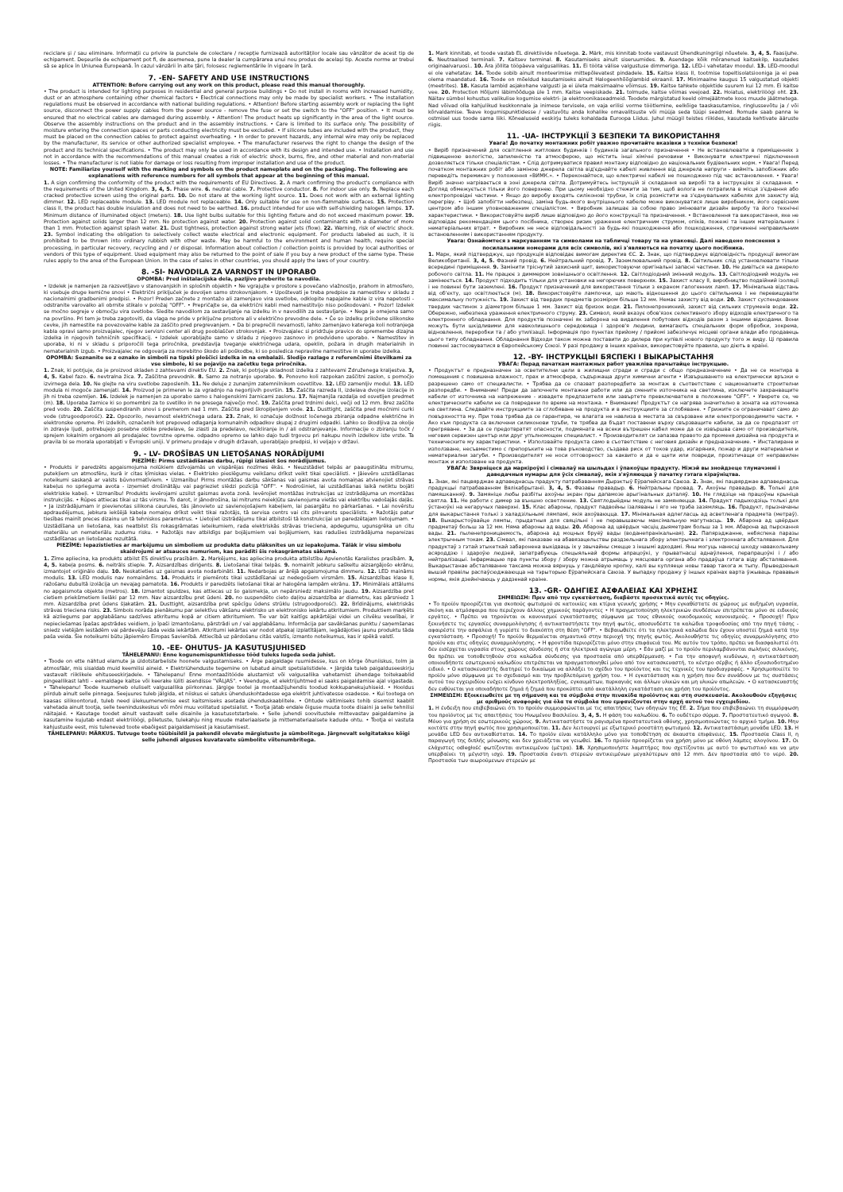reciclare și / sau eliminare. Informații cu privire la punctele de colectare / recepție furnizează autorităților locale sau vânzător de acest tip de echipament. Deșeurile de echipament pot fi, de asemenea, pune la dealer la cumpărarea unui nou produs de același tip. Aceste norme ar trebui să se aplice în Uniunea Europeană. În cazul vânzării în alte țări, folosesc reglementările în vigoare în țară.
7. -EN- SAFETY AND USE INSTRUCTIONS
ATTENTION: Before carrying out any work on this product, please read this manual thoroughly.
• The product is intended for lighting purposes in residential and general purpose buildings • Do not install in rooms with increased humidity, dust or an atmosphere containing other chemical factors • Electrical connections may only be made by specialist workers. • The installation regulations must be observed in accordance with national building regulations. • Attention! Before starting assembly work or replacing the light source, disconnect the power supply cables from the power source - remove the fuse or set the switch to the "OFF" position. • It must be ensured that no electrical cables are damaged during assembly. • Attention! The product heats up significantly in the area of the light source. Observe the assembly instructions on the product and in the assembly instructions. • Care is limited to its surface only. The possibility of moisture entering the connection spaces or parts conducting electricity must be excluded. • If silicone tubes are included with the product, they must be placed on the connection cables to protect against overheating. • In order to prevent hazards, any internal wire may only be replaced by the manufacturer, its service or other authorized specialist employee. • The manufacturer reserves the right to change the design of the product and its technical specifications. • The product may only be used in accordance with its design and intended use. • Installation and use not in accordance with the recommendations of this manual creates a risk of electric shock, burns, fire, and other material and non-material losses. • The manufacturer is not liable for damage or loss resulting from improper installation and use of the product.
NOTE: Familiarize yourself with the marking and symbols on the product nameplate and on the packaging. The following are explanations with reference numbers for all symbols that appear at the beginning of this manual.
1. A sign confirming the conformity of the product with the requirements of EU Directives. 2. A mark confirming the product's compliance with the requirements of the United Kingdom. 3, 4, 5. Phase wire. 6. neutral cable. 7. Protective conductor. 8. For indoor use only. 9. Replace each cracked protective screen using the original parts. 10. Do not stare at the working light source. 11. Does not work with an external lighting dimmer. 12. LED replaceable module. 13. LED module not replaceable. 14. Only suitable for use on non-flammable surfaces. 15. Protection class II, the product has double insulation and does not need to be earthed. 16. product intended for use with self-shielding halogen lamps. 17. Minimum distance of illuminated object (meters). 18. Use light bulbs suitable for this lighting fixture and do not exceed maximum power. 19. Protection against solids larger than 12 mm. No protection against water. 20. Protection against solid contaminants with a diameter of more than 1 mm. Protection against splash water. 21. Dust tightness, protection against strong water jets (flow). 22. Warning, risk of electric shock. 23. Symbol indicating the obligation to selectively collect waste electrical and electronic equipment. For products labeled as such, it is prohibited to be thrown into ordinary rubbish with other waste. May be harmful to the environment and human health, require special processing, in particular recovery, recycling and / or disposal. Information about collection / collection points is provided by local authorities or vendors of this type of equipment. Used equipment may also be returned to the point of sale if you buy a new product of the same type. These rules apply to the area of the European Union. In the case of sales in other countries, you should apply the laws of your country.
8. -SI- NAVODILA ZA VARNOST IN UPORABO
OPOMBA: Pred inštalacijska dela, pazljivo preberite ta navodila.
• Izdelek je namenjen za razsvetljavo v stanovanjskih in splošnih objektih • Ne vgrajujte v prostore s povečano vlažnostjo, prahom in atmosfero, ki vsebuje druge kemične snovi • Električni priključek je dovoljen samo strokovnjakom. • Upoštevati je treba predpise za namestitev v skladu z nacionalnimi gradbenimi predpisi. • Pozor! Preden začnete z montažo ali zamenjavo vira svetlobe, odklopite napajalne kable iz vira napetosti - odstranite varovalko ali obrnite stikalo v položaj "OFF". • Prepričajte se, da električni kabli med namestitvijo niso poškodovani. • Pozor! Izdelek se močno segreje v območju vira svetlobe. Sledite navodilom za sestavljanje na izdelku in v navodilih za sestavljanje. • Nega je omejena samo na površino. Pri tem je treba zagotoviti, da vlaga ne pride v priključne prostore ali v električno prevodne dele. • Če so izdelku priložene silikonske cevke, jih namestite na povezovalne kable za zaščito pred pregrevanjem. • Da bi preprečili nevarnosti, lahko zamenjavo katerega koli notranjega kabla opravi samo proizvajalec, njegov servisni center ali drug pooblaščen strokovnjak. • Proizvajalec si pridržuje pravico do spremembe dizajna izdelka in njegovih tehničnih specifikacij. • Izdelek uporabljajte samo v skladu z njegovo zasnovo in predvideno uporabo. • Namestitev in uporaba, ki ni v skladu s priporočili tega priročnika, predstavlja tveganje električnega udara, opeklin, požara in drugih materialnih in nematerialnih izgub. • Proizvajalec ne odgovarja za morebitno škodo ali poškodbe, ki so posledica nepravilne namestitve in uporabe izdelka.
OPOMBA: Seznanite se z oznako in simboli na tipski ploščici izdelka in na embalaži. Sledijo razlage z referenčnimi številkami za vse simbole, ki se pojavijo na začetku tega priročnika.
1. Znak, ki potrjuje, da je proizvod skladen z zahtevami direktiv EU. 2. Znak, ki potrjuje skladnost izdelka z zahtevami Združenega kraljestva. 3, 4, 5. Kabel fazo. 6. nevtralna žica. 7. Zaščitna prevodnik. 8. Samo za notranjo uporabo. 9. Ponovno koli razpokan zaščitni zaslon, s pomočjo izvirnega dela. 10. Ne glejte na viru svetlobe zaposlenih. 11. Ne deluje z zunanjim zatemnilnikom osvetlitve. 12. LED zamenljiv modul. 13. LED modula ni mogoče zamenjati. 14. Proizvod je primeren le za vgradnjo na negorljivih površin. 15. Zaščita razreda II, izdelava dvojne izolacije in jih ni treba ozemljen. 16. Izdelek je namenjen za uporabo samo s halogenskimi žarnicami zaslonu. 17. Najmanjša razdalja od osvetljen predmet (m). 18. Uporaba žarnice ki so pomembni za to svetilko in ne presega največjo moč. 19. Zaščita pred trdnimi delci, večji od 12 mm. Brez zaščite pred vodo. 20. Zaščita suspendiranih snovi s premerom nad 1 mm. Zaščita pred škropljenjem vode. 21. Dusttight, zaščita pred močnimi curki vode (strugoodporość). 22. Opozorilo, nevarnost električnega udara. 23. Znak, ki označuje dolžnost ločenega zbiranja odpadne električne in elektronske opreme. Pri izdelkih, označenih kot prepoved odlaganja komunalnih odpadkov skupaj z drugimi odpadki. Lahko so škodljiva za okolje in zdravje ljudi, potrebujejo posebne oblike predelave, še zlasti za predelavo, recikliranje in / ali odstranjevanje. Informacije o zbiranju točk / sprejem lokalnim organom ali prodajalec tovrstne opreme. odpadno opremo se lahko dajo tudi trgovcu pri nakupu novih izdelkov iste vrste. Ta pravila bi se morala uporabljati v Evropski uniji. V primeru prodaje v drugih državah, uporabljajo predpisi, ki veljajo v državi.
9. - LV- DROŠĪBAS UN LIETOŠANAS NORĀDĪJUMI
PIEZĪME: Pirms uzstādīšanas darbu, rūpīgi izlasiet šos norādījumus.
• Produkts ir paredzēts apgaismojuma nolūkiem dzīvojamās un vispārējas nozīmes ēkās. • Neuzstādiet telpās ar paaugstinātu mitrumu, putekļiem un atmosfēru, kurā ir citas ķīmiskas vielas. • Elektrisko pieslēgumu veikšanu drīkst veikt tikai speciālisti. • Jāievēro uzstādīšanas noteikumi saskaņā ar valsts būvnormatīviem. • Uzmanību! Pirms montāžas darbu sākšanas vai gaismas avota nomaiņas atvienojiet strāvas kabeļus no sprieguma avota - izņemiet drošinātāju vai pagrieziet slēdzi pozīcijā "OFF". • Nodrošiniet, lai uzstādīšanas laikā netiktu bojāti elektriskie kabeļi. • Uzmanību! Produkts ievērojami uzsilst gaismas avota zonā. Ievērojiet montāžas instrukcijas uz izstrādājuma un montāžas instrukcijās. • Rūpes attiecas tikai uz tās virsmu. To darot, ir jānodrošina, lai mitrums neiekļūtu savienojuma vietās vai elektrību vadošajās daļās. • Ja izstrādājumam ir pievienotas silikona caurules, tās jānovieto uz savienojošajiem kabeļiem, lai pasargātu no pārkaršanas. • Lai novērstu apdraudējumus, jebkura iekšējā kabeļa nomaiņu drīkst veikt tikai ražotājs, tā servisa centrs vai cits pilnvarots speciālists. • Ražotājs patur tiesības mainīt preces dizainu un tā tehniskos parametrus. • Lietojiet izstrādājumu tikai atbilstoši tā konstrukcijai un paredzētajam lietojumam. • Uzstādīšana un lietošana, kas neatbilst šīs rokasgrāmatas ieteikumiem, rada elektriskās strāvas trieciena, apdegumu, ugunsgrēka un citu materiālu un nemateriālu zudumu risku. • Ražotājs nav atbildīgs par bojājumiem vai bojājumiem, kas radušies izstrādājuma nepareizas uzstādīšanas un lietošanas rezultātā.
PIEZĪME: Iepazīstieties ar marķējumu un simboliem uz produkta datu plāksnītes un uz iepakojuma. Tālāk ir visu simbolu skaidrojumi ar atsauces numuriem, kas parādīti šīs rokasgrāmatas sākumā.
1. Zīme apliecina, ka produkts atbilst ES direktīvu prasībām. 2. Marķējums, kas apliecina produkta atbilstību Apvienotās Karalistes prasībām. 3, 4, 5. kabeļa posms. 6. neitrāls stieple. 7. Aizsardzības diriģents. 8. Lietošanai tikai telpās. 9. nomainīt jebkuru saškeltu aizsargājošo ekrānu, izmantojot oriģinālo daļu. 10. Neskatieties uz gaismas avota nodarbināti. 11. Nedarbojas ar ārējā apgaismojuma dimmeru. 12. LED maināms modulis. 13. LED modulis nav nomaināms. 14. Produkts ir piemērots tikai uzstādīšanai uz nedegošiem virsmām. 15. Aizsardzības klase II, ražošanu dubultā izolācija un nevajag pamatota. 16. Produkts ir paredzēts lietošanai tikai ar halogēna lampām ekrānu. 17. Minimālais attālums no apgaismota objekta (metros). 18. Izmantot spuldzes, kas attiecas uz šo gaismekļa, un nepārsniedz maksimālo jaudu. 19. Aizsardzība pret cietiem priekšmetiem lielāki par 12 mm. Nav aizsardzību pret ūdeni. 20. no suspendēto cieto daļiņu aizsardzība ar diametru, kas pārsniedz 1 mm. Aizsardzība pret ūdens šļakatām. 21. Dusttight, aizsardzība pret spēcīgu ūdens strūklu (strugoodporość). 22. Brīdinājums, elektriskās strāvas trieciena risks. 23. Simbols norāda pienākumu par selektīvu vākšanu elektrisko un elektronisko iekārtu atkritumiem. Produktiem marķēts kā aizliegums par apglabāšanu sadzīves atkritumu kopā ar citiem atkritumiem. Tie var būt kaitīgs apkārtējai videi un cilvēku veselībai, ir nepieciešamas īpašas apstrādes veidiem, jo īpaši izmantošanu, pārstrādi un / vai apglabāšanu. Informācija par savākšanas punktu / saņemšanas sniedz vietējām iestādēm vai pārdevēju šāda veida iekārtām. Atkritumi iekārtas var nodot atpakaļ izplatītājam, iegādājoties jaunu produktu tāda paša veida. Šie noteikumi būtu jāpiemēro Eiropas Savienībā. Attiecībā uz pārdošanu citās valstīs, izmanto noteikumus, kas ir spēkā valstī.
10. -EE- OHUTUS- JA KASUTUSJUHISED
TÄHELEPANU: Enne kogunemispunktidesse tööd tuleks lugeda seda juhist.
• Toode on ette nähtud elamute ja üldotstarbeliste hoonete valgustamiseks. • Ärge paigaldage ruumidesse, kus on kõrge õhuniiskus, tolm ja atmosfäär, mis sisaldab muid keemilisi aineid. • Elektriühenduste tegemine on lubatud ainult spetsialistidele. • Järgida tuleb paigalduseeskirju vastavalt riiklikele ehituseeskirjadele. • Tähelepanu! Enne montaažitööde alustamist või valgusallika vahetamist ühendage toitekaablid pingeallikast lahti – eemaldage kaitse või keerake lüliti asendisse "VÄLJAS". • Veenduge, et elektrijuhtmed ei saaks paigaldamise ajal vigastada. • Tähelepanu! Toode kuumeneb oluliselt valgusallika piirkonnas. Järgige tootel ja montaažijuhendis toodud kokkupanekujuhiseid. • Hooldus piirdub ainult selle pinnaga. Seejuures tuleb jälgida, et niiskus ei satuks ühenduskohtadesse ega elektrit juhtivatesse osadesse. • Kui tootega on kaasas silikoontorud, tuleb need ülekuumenemise eest kaitsmiseks asetada ühenduskaablitele. • Ohtude vältimiseks tohib sisemist kaablit vahetada ainult tootja, selle teeninduskeskus või mõni muu volitatud spetsialist. • Tootja jätab endale õiguse muuta toote disaini ja selle tehnilisi näitajaid. • Kasutage toodet ainult vastavalt selle disainile ja kasutusotstarbele. • Selle juhendi soovitustele mittevastav paigaldamine ja kasutamine kujutab endast elektrilöögi, põletuste, tulekahju ning muude materiaalsete ja mittemateriaalsete kadude ohtu. • Tootja ei vastuta kahjustuste eest, mis tulenevad toote ebaõigest paigaldamisest ja kasutamisest.
TÄHELEPANU: MÄRKUS. Tutvuge toote tüübisildil ja pakendil olevate märgistuste ja sümbolitega. Järgnevalt selgitatakse kõigi selle juhendi alguses kuvatavate sümbolite viitenumbritega.
1. Mark kinnitab, et toode vastab EL direktiivide nõuetega. 2. Märk, mis kinnitab toote vastavust Ühendkuningriigi nõuetele. 3, 4, 5. Faasijuhe. 6. Neutraalsed terminali. 7. Kaitsev terminal. 8. Kasutamiseks ainult siseruumides. 9. Asendage kõik mõranenud kaitsekilp, kasutades originaalvaruosi.. 10. Ära jõllita tööpäeva valgusallikas. 11. Ei tööta välise valgustuse dimmeriga. 12. LED-i vahetatav moodul. 13. LED-moodul ei ole vahetatav. 14. Toode sobib ainult monteerimise mittepõlevatest pindadele. 15. Kaitse klass II, tootmise topeltisolatsiooniga ja ei pea olema maandatud. 16. Toode on mõeldud kasutamiseks ainult Halogeenhõõglambid ekraanil. 17. Minimaalne kaugus 15 valgustatud objekti (meetrites). 18. Kasuta lambid asjakohane valgusti ja ei ületa maksimaalne võimsus. 19. Kaitse tahkete objektide suurem kui 12 mm. Ei kaitse vee. 20. Protection Hõljumi läbimõõduga üle 1 mm. Kaitse veepiskade. 21. tolmude, kaitse võimas veejoad. 22. Hoiatus, elektrilöögi oht. 23. Näitav sümbol kohustus valikulise kogumise elektri- ja elektroonikaseadmeid. Toodete märgistatud keeld olmejäätmete koos muude jäätmetega. Nad võivad olla kahjulikud keskkonnale ja inimese tervisele, on vaja erilisi vorme töötlemine, eelkõige taaskasutamise, ringlussevõtu ja / või kõrvaldamise. Teave kogumispunktidesse / vastuvõtu anda kohalike omavalitsuste või müüja seda tüüpi seadmed. Romude saab panna le ostmisel uus toode sama liiki. Kõnealuseid eeskirju tuleks kohaldada Euroopa Liidus. Juhul müügil teistes riikides, kasutada kehtivate ääruste riigis.
11. -UA- ІНСТРУКЦІЇ З БЕЗПЕКИ ТА ВИКОРИСТАННЯ
Увага! До початку монтажних робіт уважно прочитайте вказівки з техніки безпеки!
• Виріб призначений для освітлення житлових будинків і будинків загального призначення • Не встановлювати в приміщеннях з підвищеною вологістю, запиленістю та атмосферою, що містить інші хімічні речовини • Виконувати електричні підключення дозволяється тільки спеціалістам. • Слід дотримуватися правил монтажу відповідно до національних будівельних норм. • Увага! Перед початком монтажних робіт або заміною джерела світла від'єднайте кабелі живлення від джерела напруги - вийміть запобіжник або переведіть перемикач у положення «ВИМК.». • Переконайтеся, що електричні кабелі не пошкоджено під час встановлення. • Увага! Виріб значно нагрівається в зоні джерела світла. Дотримуйтесь інструкцій зі складання на виробі та в інструкціях зі складання. • Догляд обмежується тільки його поверхнею. При цьому необхідно стежити за тим, щоб волога не потрапила в місця з'єднання або електропровідні частини. • Якщо до виробу входять силіконові трубки, їх слід розмістити на з'єднувальних кабелях для захисту від перегріву. • Щоб запобігти небезпеці, заміна будь-якого внутрішнього кабелю може виконуватися лише виробником, його сервісним центром або іншим уповноваженим спеціалістом. • Виробник залишає за собою право змінювати дизайн виробу та його технічні характеристики. • Використовуйте виріб лише відповідно до його конструкції та призначення. • Встановлення та використання, яке не відповідає рекомендаціям цього посібника, створює ризик ураження електричним струмом, опіків, пожежі та інших матеріальних і нематеріальних втрат. • Виробник не несе відповідальності за будь-які пошкодження або пошкодження, спричинені неправильним встановленням і використанням продукту.
Увага: Ознайомтеся з маркуванням та символами на табличці товару та на упаковці. Далі наведено пояснення з посилальними номерами для всіх символів, які з'являються на початку цього посібника.
1. Марк, який підтверджує, що продукція відповідає вимогам директив ЄС. 2. Знак, що підтверджує відповідність продукції вимогам Великобританії. 3, 4, 5. Фазний провід. 6. Нейтральний провід. 7. Заземлювальний провід. 8. Світильник слід установлювати тільки всередині приміщення. 9. Замінити трісну­тий захисний щит, використовуючи оригінальні запасні частини. 10. Не дивіться на джерело робочого світла. 11. Не працює з диммером зовнішнього освітлення. 12. Світлодіодний змінний модуль. 13. Світлодіодний модуль не замінюється. 14. Продукт підходить тільки для установки на негорючих поверхнях. 15. Захист класу II, виробництво подвійний ізоляції і не повинні бути заземлені. 16. Продукт призначений для використання тільки з екраном галогенних ламп. 17. Мінімальна відстань від об'єкту, що освітлюється (м). 18. Використовуйте лампочки, що мають відношення до цього світильника і не перевищувати максимальну потужність. 19. Захист від твердих предметів розміром більше 12 мм. Немає захисту від води. 20. Захист суспендованих твердих частинок з діаметром більше 1 мм. Захист від бризок води. 21. Пилонепроникний, захист від сильних струменів води. 22. Обережно, небезпека ураження електричного струму. 23. Символ, який вказує обов'язок селективного збору відходів електричного та електронного обладнання. Для продуктів позначені як заборона на видалення побутових відходів разом з іншими відходами. Вони можуть бути шкідливими для навколишнього середовища і здоров'я людини, вимагають спеціальних форм обробки, зокрема, відновлення, переробки та / або утилізації. Інформація про пунктах прийому / прийомі забезпечує місцеві органи влади або продавець цього типу обладнання. Обладнання Відходи також можна поставити до дилера при купівлі нового продукту того ж виду. Ці правила повинні застосовуватися в Європейському Союзі. У разі продажу в інших країнах, використовуйте правила, що діють в країні.
12. -BY- ІНСТРУКЦЫІ БЯСПЕКІ І ВЫКАРЫСТАННЯ
УВАГА: Перад пачаткам мантажных работ уважліва прачытайце інструкцыю.
• Продуктът е предназначен за осветителни цели в жилищни сгради и сгради с общо предназначение • Да не се монтира в помещения с повишена влажност, прах и атмосфера, съдържаща други химични агенти • Извършването на електрически връзки е разрешено само от специалисти. • Трябва да се спазват разпоредбите за монтаж в съответствие с националните строителни разпоредби. • Внимание! Преди да започнете монтажни работи или да смените източника на светлина, изключете захранващите кабели от източника на напрежение - извадете предпазителя или завъртете превключвателя в положение "OFF". • Уверете се, че електрическите кабели не са повредени по време на монтажа. • Внимание! Продуктът се нагрява значително в зоната на източника на светлина. Следвайте инструкциите за сглобяване на продукта и в инструкциите за сглобяване. • Грижите се ограничават само до повърхността му. При това трябва да се гарантира, че влагата не навлиза в местата за свързване или електропроводимите части. • Ако към продукта са включени силиконови тръби, те трябва да бъдат поставени върху свързващите кабели, за да се предпазят от прегряване. • За да се предотвратят опасности, подмяната на всеки вътрешен кабел може да се извършва само от производителя, неговия сервизен център или друг упълномощен специалист. • Производителят си запазва правото да променя дизайна на продукта и техническите му характеристики. • Използвайте продукта само в съответствие с неговия дизайн и предназначение. • Инсталиране и използване, несъвместимо с препоръките на това ръководство, създава риск от токов удар, изгаряния, пожар и други материални и нематериални загуби. • Производителят не носи отговорност за каквито и да е щети или повреди, произтичащи от неправилен монтаж и използване на продукта.
УВАГА: Звярніцеся да маркіроўкі і сімвалаў на шыльдах і ўпакоўцы прадукту. Ніжэй вы знойдзеце тлумачэнні і даведачныя нумары для ўсіх сімвалаў, якія з'яўляюцца ў пачатку гэтага кіраўніцтва.
1. Знак, які пацвярджае адпаведнасць прадукту патрабаванням Дырэктыў Еўрапейскага Саюза. 2. Знак, які пацвярджае адпаведнасць прадукцыі патрабаванням Вялікабрытаніі. 3, 4, 5. Фазавы правадыр. 6. Нейтральны провад. 7. Ахоўны правадыр. 8. Толькі для памяшканняў. 9. Замяніце любы разбіты ахоўны экран пры дапамозе арыгінальных дэталяў. 10. Не глядзіце на працоўны крыніца святла. 11. Не работи с димер за външно осветление. 13. Святлодыёдны модуль не замяняецца. 14. Прадукт падыходзіць толькі для ўстаноўкі на негаручых паверхні. 15. Клас абароны, прадукт падвойны ізаляваны і яго не трэба зазямляць. 16. Прадукт, прызначаны для выкарыстання толькі з халадзільнымі лямпамі, якія ахоўваюцца. 17. Мінімальная адлегласць ад асветленага прадмета (метраў). 18. Выкарыстоўвайце лямпы, прыдатныя для свяцільні і не перавышаючы максімальную магутнасць. 19. Абарона ад цвёрдых прадметаў больш за 12 мм. Няма абароны ад вады. 20. Абарона ад цвёрдых часціц дыяметрам больш за 1 мм. Абарона ад пырскання вады. 21. пыленепроницаемость, абарона ад моцных бруёў вады (воданепранікальная). 22. Папярэджанне, небяспека паразы электрычным токам. 23. Сімвал, які паказвае на абавязацельствы раздзельнага збору электрычнага і электроннага абсталявання. Для прадуктаў з гэтай этыкеткай забаронена выкідваць іх у звычайны смецце з іншымі адходамі. Яны могуць нанесці шкоду навакольнаму асяроддзю і здароўю людзей, запатрабуюць спецыяльнай формы апрацоўкі, у прыватнасці аднаўлення, перапрацоўкі і / або нейтралізацыі. Інфармацыю пра пункты збору / збору можна атрымаць у мясцовага органа або прадаўца гэтага віду абсталявання. Выкарыстанае абсталяванне таксама можна вярнуць у гандлёвую кропку, калі вы купляеце новы тавар такога ж тыпу. Прыведзеныя вышэй правілы распаўсюджваюцца на тэрыторыю Еўрапейскага Саюза. У выпадку продажу ў іншых краінах варта ўжываць прававыя нормы, якія дзейнічаюць у дадзенай краіне.
13. -GR- ΟΔΗΓΙΕΣ ΑΣΦΑΛΕΙΑΣ ΚΑΙ ΧΡΗΣΗΣ
ΣΗΜΕΙΩΣΗ: Πριν από την εγκατάσταση, διαβάστε προσεκτικά αυτές τις οδηγίες.
• Το προϊόν προορίζεται για σκοπούς φωτισμού σε κατοικίες και κτίρια γενικής χρήσης • Μην εγκαθίστατε σε χώρους με αυξημένη υγρασία, σκόνη και ατμόσφαιρα που περιέχουν άλλους χημικούς παράγοντες • Η πραγματοποίηση ηλεκτρικών συνδέσεων επιτρέπεται μόνο σε ειδικούς εργάτες. • Πρέπει να τηρούνται οι κανονισμοί εγκατάστασης σύμφωνα με τους εθνικούς οικοδομικούς κανονισμούς. • Προσοχή! Πριν ξεκινήσετε τις εργασίες συναρμολόγησης ή αντικαταστήσετε την πηγή φωτός, αποσυνδέστε τα καλώδια τροφοδοσίας από την πηγή τάσης - αφαιρέστε την ασφάλεια ή γυρίστε το διακόπτη στη θέση "OFF". • Βεβαιωθείτε ότι τα ηλεκτρικά καλώδια δεν έχουν υποστεί ζημιά κατά την εγκατάσταση. • Προσοχή! Το προϊόν θερμαίνεται σημαντικά στην περιοχή της πηγής φωτός. Ακολουθήστε τις οδηγίες συναρμολόγησης στο προϊόν και στις οδηγίες συναρμολόγησης. • Η φροντίδα περιορίζεται μόνο στην επιφάνειά του. Με αυτόν τον τρόπο, πρέπει να διασφαλιστεί ότι δεν εισέρχεται υγρασία στους χώρους σύνδεσης ή στα ηλεκτρικά αγώγιμα μέρη. • Εάν μαζί με το προϊόν περιλαμβάνονται σωλήνες σιλικόνης, θα πρέπει να τοποθετηθούν στα καλώδια σύνδεσης για προστασία από υπερθέρμανση. • Για την αποφυγή κινδύνων, η αντικατάσταση οποιουδήποτε εσωτερικού καλωδίου επιτρέπεται να πραγματοποιηθεί μόνο από τον κατασκευαστή, το κέντρο σέρβις ή άλλο εξουσιοδοτημένο ειδικό. • Ο κατασκευαστής διατηρεί το δικαίωμα να αλλάξει το σχέδιο του προϊόντος και τις τεχνικές του προδιαγραφές. • Χρησιμοποιείτε το προϊόν μόνο σύμφωνα με το σχεδιασμό και την προβλεπόμενη χρήση του. • Η εγκατάσταση και η χρήση που δεν συνάδουν με τις συστάσεις αυτού του εγχειριδίου ενέχει κίνδυνο ηλεκτροπληξίας, εγκαυμάτων, πυρκαγιάς και άλλων υλικών και μη υλικών απωλειών. • Ο κατασκευαστής δεν ευθύνεται για οποιαδήποτε ζημιά ή ζημιά που προκύπτει από ακατάλληλη εγκατάσταση και χρήση του προϊόντος.
ΣΗΜΕΙΩΣΗ: Εξοικειωθείτε με τη σήμανση και τα σύμβολα στην πινακίδα προϊόντος και στη συσκευασία. Ακολουθούν εξηγήσεις με αριθμούς αναφοράς για όλα τα σύμβολα που εμφανίζονται στην αρχή αυτού του εγχειριδίου.
1. Η ένδειξη που επιβεβαιώνει ότι το προϊόν συμμορφώνεται με τις απαιτήσεις των οδηγιών της ΕΕ. 2. Σήμα που επιβεβαιώνει τη συμμόρφωση του προϊόντος με τις απαιτήσεις του Ηνωμένου Βασιλείου. 3, 4, 5. Η φάση του καλωδίου. 6. Το ουδέτερο σύρμα. 7. Προστατευτικό αγωγού. 8. Μόνο για χρήση σε εσωτερικούς χώρους. 9. Αντικαταστήστε τα ραγισμένα προστατευτικά οθόνης, χρησιμοποιώντας το αρχικό τμήμα. 10. Μην κοιτάτε στην πηγή φωτός που χρησιμοποιείται. 11. Δεν λειτουργεί με εξωτερικό ροοστάτη φωτισμού. 12. Αντικαταστάσιμη μονάδα LED. 13. Η μονάδα LED δεν αντικαθίσταται. 14. Το προϊόν είναι κατάλληλο μόνο για τοποθέτηση σε άκαυστα επιφάνειες. 15. Προστασία Class II, η παραγωγή της διπλής μόνωσης και δεν χρειάζεται να γειωθεί. 16. Το προϊόν προορίζεται για χρήση μόνο με οθόνη λάμπες αλογόνου. 17. Οι ελάχιστες odległość φωτίζονται αντικειμένου (μέτρα). 18. Χρησιμοποιήστε λαμπτήρες που σχετίζονται με αυτό το φωτιστικό και να μην υπερβαίνει τη μέγιστη ισχύ. 19. Προστασία έναντι στερεών αντικειμένων μεγαλύτερων από 12 mm. Δεν προστασία από το νερό. 20. Προστασία των αιωρούμενων στερεών με